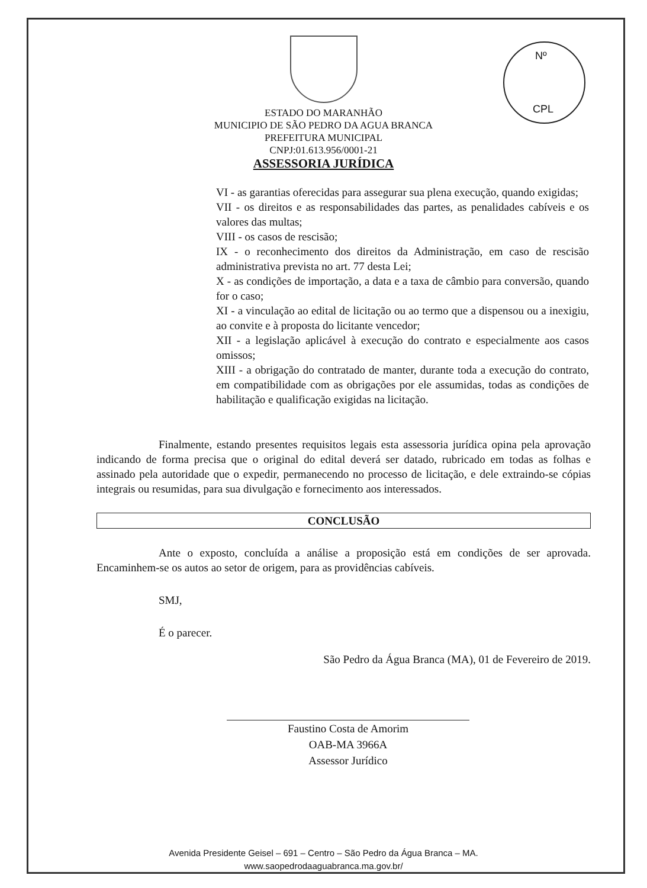Nº
CPL
ESTADO DO MARANHÃO
MUNICIPIO DE SÃO PEDRO DA AGUA BRANCA
PREFEITURA MUNICIPAL
CNPJ:01.613.956/0001-21
ASSESSORIA JURÍDICA
VI - as garantias oferecidas para assegurar sua plena execução, quando exigidas;
VII - os direitos e as responsabilidades das partes, as penalidades cabíveis e os valores das multas;
VIII - os casos de rescisão;
IX - o reconhecimento dos direitos da Administração, em caso de rescisão administrativa prevista no art. 77 desta Lei;
X - as condições de importação, a data e a taxa de câmbio para conversão, quando for o caso;
XI - a vinculação ao edital de licitação ou ao termo que a dispensou ou a inexigiu, ao convite e à proposta do licitante vencedor;
XII - a legislação aplicável à execução do contrato e especialmente aos casos omissos;
XIII - a obrigação do contratado de manter, durante toda a execução do contrato, em compatibilidade com as obrigações por ele assumidas, todas as condições de habilitação e qualificação exigidas na licitação.
Finalmente, estando presentes requisitos legais esta assessoria jurídica opina pela aprovação indicando de forma precisa que o original do edital deverá ser datado, rubricado em todas as folhas e assinado pela autoridade que o expedir, permanecendo no processo de licitação, e dele extraindo-se cópias integrais ou resumidas, para sua divulgação e fornecimento aos interessados.
CONCLUSÃO
Ante o exposto, concluída a análise a proposição está em condições de ser aprovada. Encaminhem-se os autos ao setor de origem, para as providências cabíveis.
SMJ,
É o parecer.
São Pedro da Água Branca (MA), 01 de Fevereiro de 2019.
Faustino Costa de Amorim
OAB-MA 3966A
Assessor Jurídico
Avenida Presidente Geisel – 691 – Centro – São Pedro da Água Branca – MA.
www.saopedrodaaguabranca.ma.gov.br/